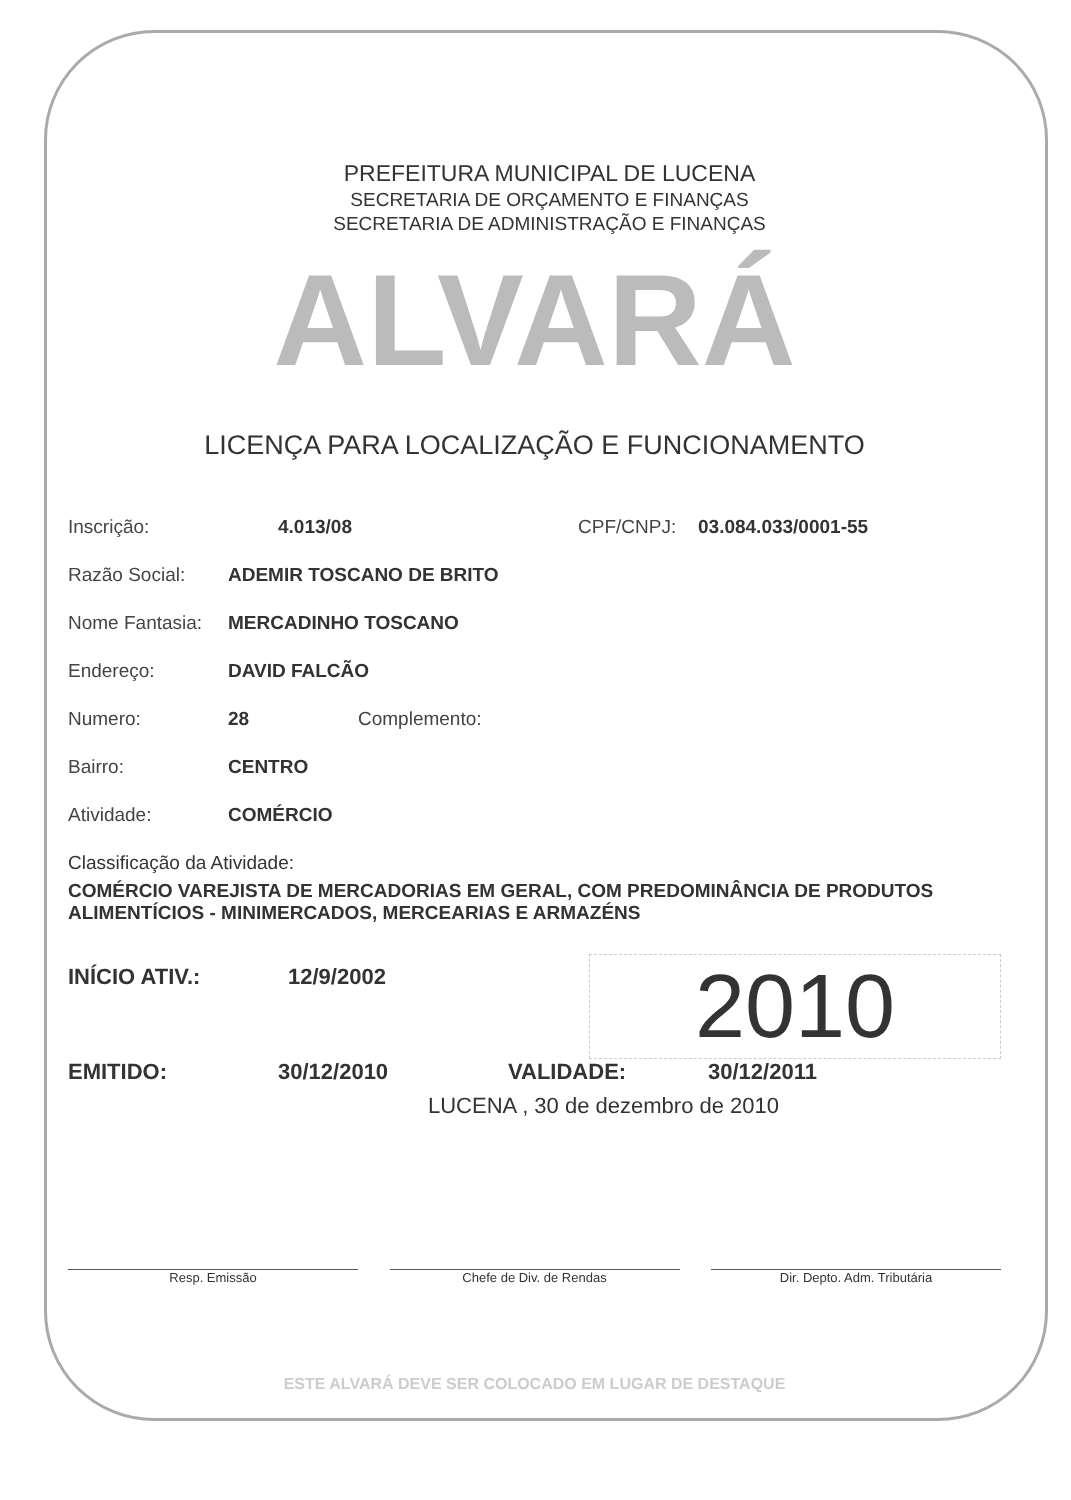PREFEITURA MUNICIPAL DE LUCENA
SECRETARIA DE ORÇAMENTO E FINANÇAS
SECRETARIA DE ADMINISTRAÇÃO E FINANÇAS
ALVARÁ
LICENÇA PARA LOCALIZAÇÃO E FUNCIONAMENTO
Inscrição: 4.013/08 CPF/CNPJ: 03.084.033/0001-55
Razão Social: ADEMIR TOSCANO DE BRITO
Nome Fantasia: MERCADINHO TOSCANO
Endereço: DAVID FALCÃO
Numero: 28 Complemento:
Bairro: CENTRO
Atividade: COMÉRCIO
Classificação da Atividade:
COMÉRCIO VAREJISTA DE MERCADORIAS EM GERAL, COM PREDOMINÂNCIA DE PRODUTOS ALIMENTÍCIOS - MINIMERCADOS, MERCEARIAS E ARMAZÉNS
2010
INÍCIO ATIV.: 12/9/2002
EMITIDO: 30/12/2010 VALIDADE: 30/12/2011
LUCENA , 30 de dezembro de 2010
Resp. Emissão Chefe de Div. de Rendas Dir. Depto. Adm. Tributária
ESTE ALVARÁ DEVE SER COLOCADO EM LUGAR DE DESTAQUE